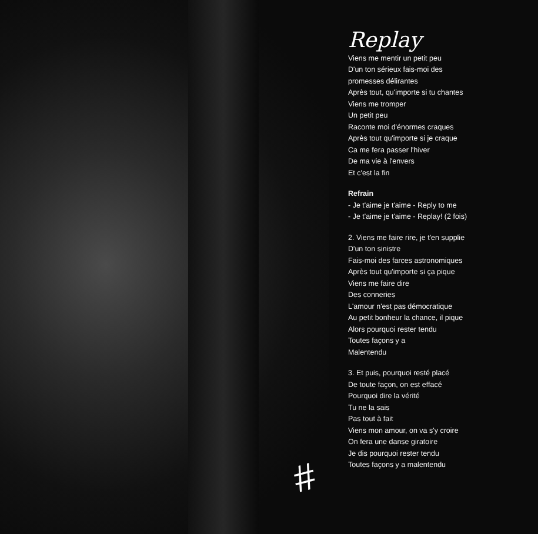#
Replay
Viens me mentir un petit peu
D'un ton sérieux fais-moi des
promesses délirantes
Après tout, qu'importe si tu chantes
Viens me tromper
Un petit peu
Raconte moi d'énormes craques
Après tout qu'importe si je craque
Ca me fera passer l'hiver
De ma vie à l'envers
Et c'est la fin
Refrain
- Je t'aime je t'aime - Reply to me
- Je t'aime je t'aime - Replay! (2 fois)
2. Viens me faire rire, je t'en supplie
D'un ton sinistre
Fais-moi des farces astronomiques
Après tout qu'importe si ça pique
Viens me faire dire
Des conneries
L'amour n'est pas démocratique
Au petit bonheur la chance, il pique
Alors pourquoi rester tendu
Toutes façons y a
Malentendu
3. Et puis, pourquoi resté placé
De toute façon, on est effacé
Pourquoi dire la vérité
Tu ne la sais
Pas tout à fait
Viens mon amour, on va s'y croire
On fera une danse giratoire
Je dis pourquoi rester tendu
Toutes façons y a malentendu